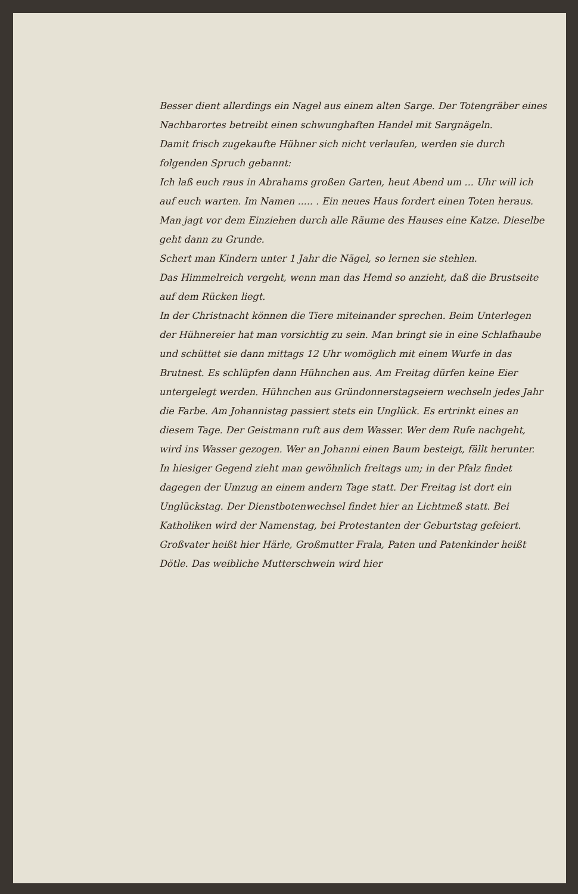Besser dient allerdings ein Nagel aus einem alten Sarge. Der Totengräber eines Nachbarortes betreibt einen schwunghaften Handel mit Sargnägeln.
Damit frisch zugekaufte Hühner sich nicht verlaufen, werden sie durch folgenden Spruch gebannt:
Ich laß euch raus in Abrahams großen Garten, heut Abend um ... Uhr will ich auf euch warten. Im Namen ..... . Ein neues Haus fordert einen Toten heraus. Man jagt vor dem Einziehen durch alle Räume des Hauses eine Katze. Dieselbe geht dann zu Grunde.
Schert man Kindern unter 1 Jahr die Nägel, so lernen sie stehlen.
Das Himmelreich vergeht, wenn man das Hemd so anzieht, daß die Brustseite auf dem Rücken liegt.
In der Christnacht können die Tiere miteinander sprechen. Beim Unterlegen der Hühnereier hat man vorsichtig zu sein. Man bringt sie in eine Schlafhaube und schüttet sie dann mittags 12 Uhr womöglich mit einem Wurfe in das Brutnest. Es schlüpfen dann Hühnchen aus. Am Freitag dürfen keine Eier untergelegt werden. Hühnchen aus Gründonnerstagseiern wechseln jedes Jahr die Farbe. Am Johannistag passiert stets ein Unglück. Es ertrinkt eines an diesem Tage. Der Geistmann ruft aus dem Wasser. Wer dem Rufe nachgeht, wird ins Wasser gezogen. Wer an Johanni einen Baum besteigt, fällt herunter.
In hiesiger Gegend zieht man gewöhnlich freitags um; in der Pfalz findet dagegen der Umzug an einem andern Tage statt. Der Freitag ist dort ein Unglückstag. Der Dienstbotenwechsel findet hier an Lichtmeß statt. Bei Katholiken wird der Namenstag, bei Protestanten der Geburtstag gefeiert. Großvater heißt hier Härle, Großmutter Frala, Paten und Patenkinder heißt Dötle. Das weibliche Mutterschwein wird hier